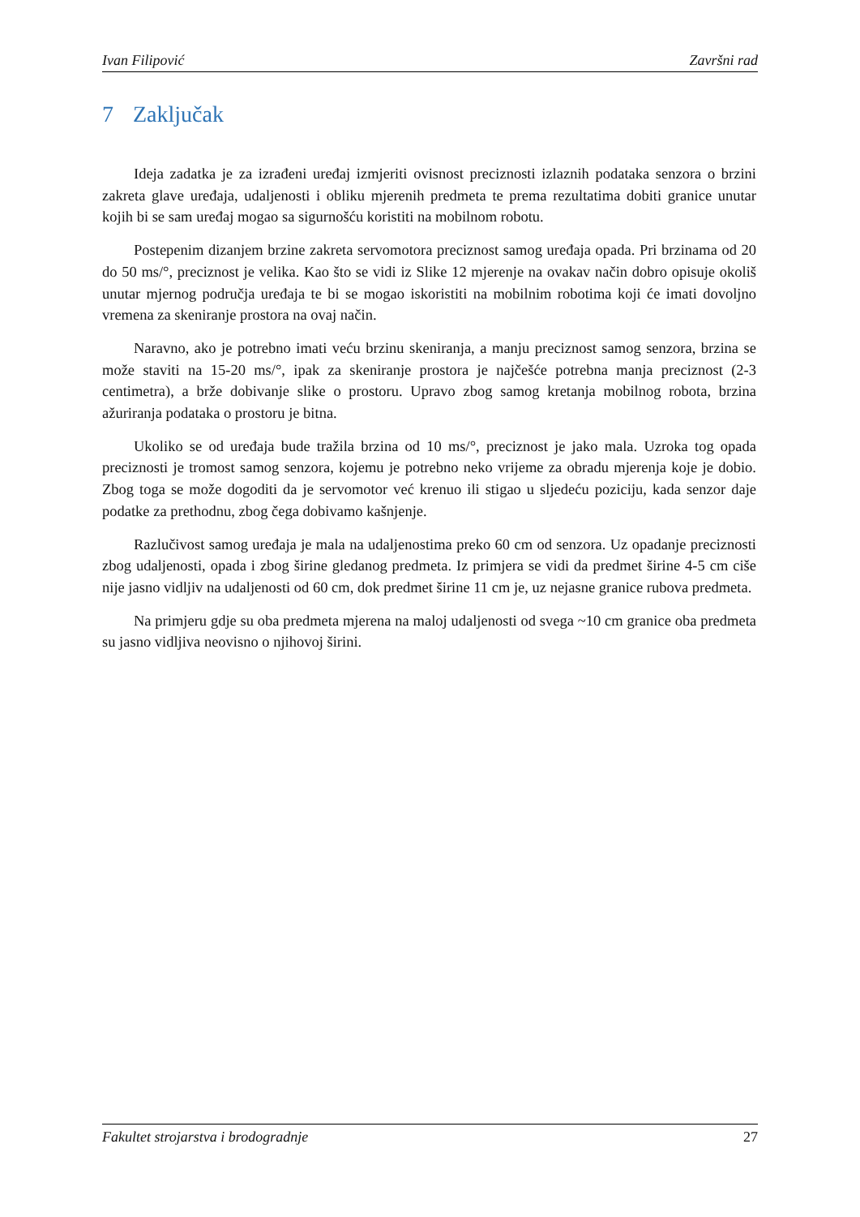Ivan Filipović Završni rad
7 Zaključak
Ideja zadatka je za izrađeni uređaj izmjeriti ovisnost preciznosti izlaznih podataka senzora o brzini zakreta glave uređaja, udaljenosti i obliku mjerenih predmeta te prema rezultatima dobiti granice unutar kojih bi se sam uređaj mogao sa sigurnošću koristiti na mobilnom robotu.
Postepenim dizanjem brzine zakreta servomotora preciznost samog uređaja opada. Pri brzinama od 20 do 50 ms/°, preciznost je velika. Kao što se vidi iz Slike 12 mjerenje na ovakav način dobro opisuje okoliš unutar mjernog područja uređaja te bi se mogao iskoristiti na mobilnim robotima koji će imati dovoljno vremena za skeniranje prostora na ovaj način.
Naravno, ako je potrebno imati veću brzinu skeniranja, a manju preciznost samog senzora, brzina se može staviti na 15-20 ms/°, ipak za skeniranje prostora je najčešće potrebna manja preciznost (2-3 centimetra), a brže dobivanje slike o prostoru. Upravo zbog samog kretanja mobilnog robota, brzina ažuriranja podataka o prostoru je bitna.
Ukoliko se od uređaja bude tražila brzina od 10 ms/°, preciznost je jako mala. Uzroka tog opada preciznosti je tromost samog senzora, kojemu je potrebno neko vrijeme za obradu mjerenja koje je dobio. Zbog toga se može dogoditi da je servomotor već krenuo ili stigao u sljedeću poziciju, kada senzor daje podatke za prethodnu, zbog čega dobivamo kašnjenje.
Razlučivost samog uređaja je mala na udaljenostima preko 60 cm od senzora. Uz opadanje preciznosti zbog udaljenosti, opada i zbog širine gledanog predmeta. Iz primjera se vidi da predmet širine 4-5 cm ciše nije jasno vidljiv na udaljenosti od 60 cm, dok predmet širine 11 cm je, uz nejasne granice rubova predmeta.
Na primjeru gdje su oba predmeta mjerena na maloj udaljenosti od svega ~10 cm granice oba predmeta su jasno vidljiva neovisno o njihovoj širini.
Fakultet strojarstva i brodogradnje 27